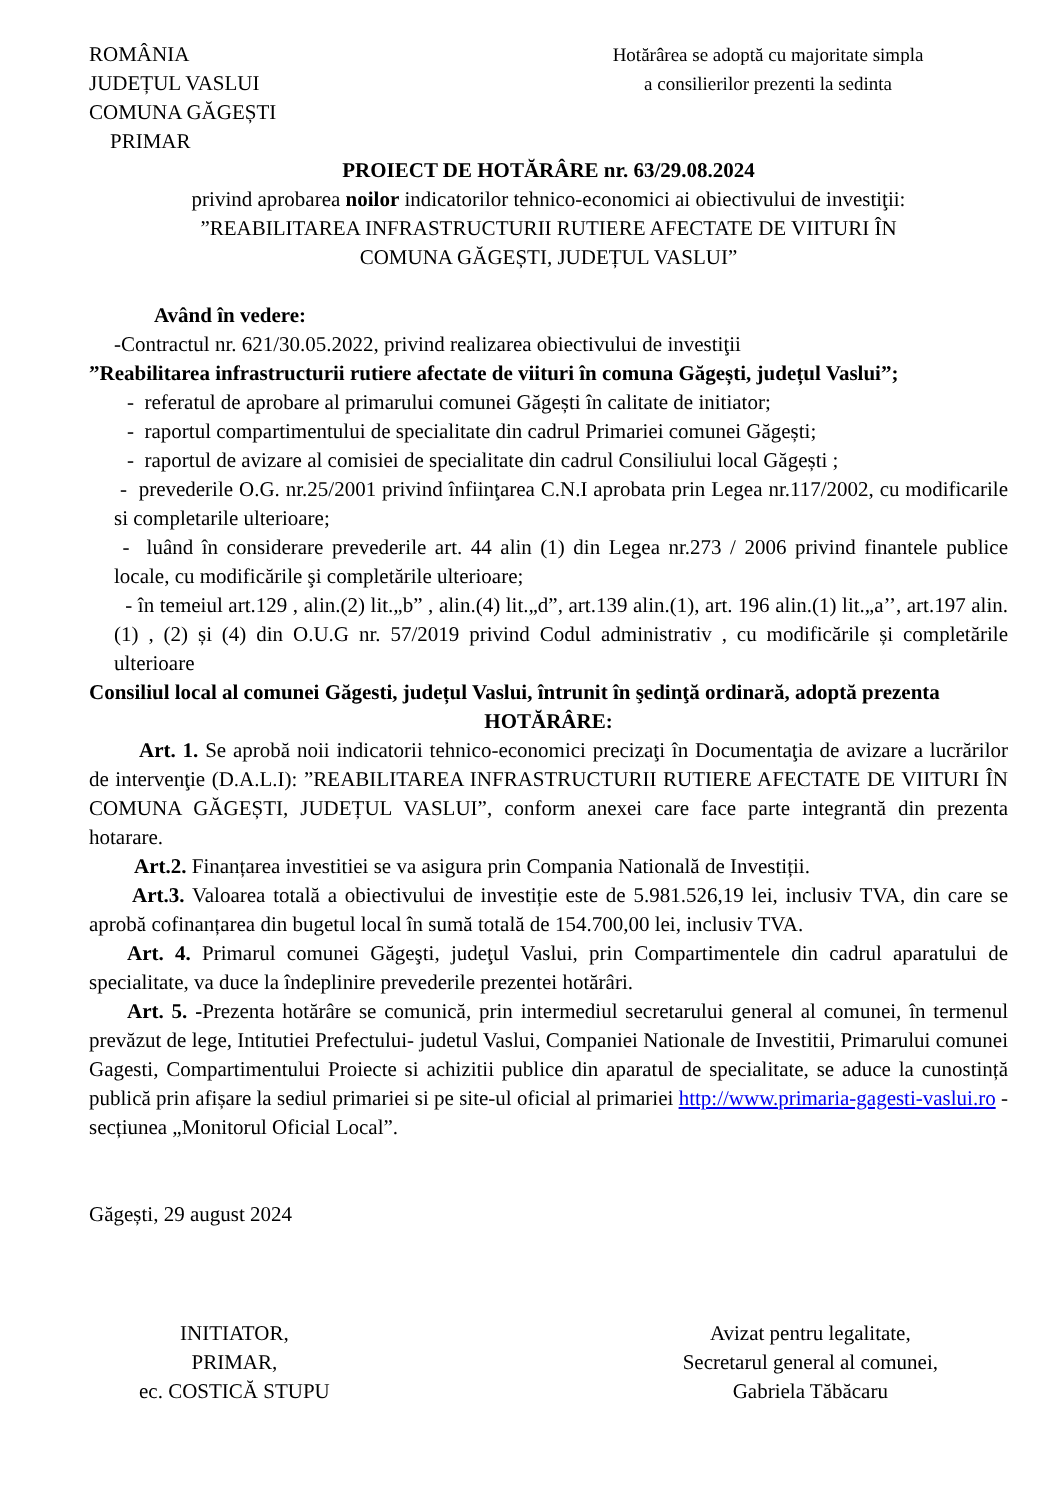ROMÂNIA
JUDEȚUL VASLUI
COMUNA GĂGEȘTI
PRIMAR
Hotărârea se adoptă cu majoritate simpla
a consilierilor prezenti la sedinta
PROIECT DE HOTĂRÂRE nr. 63/29.08.2024
privind aprobarea noilor indicatorilor tehnico-economici ai obiectivului de investiţii:
”REABILITAREA INFRASTRUCTURII RUTIERE AFECTATE DE VIITURI ÎN
COMUNA GĂGEȘTI, JUDEȚUL VASLUI”
Având în vedere:
-Contractul nr. 621/30.05.2022, privind realizarea obiectivului de investiţii
”Reabilitarea infrastructurii rutiere afectate de viituri în comuna Găgești, județul Vaslui”;
- referatul de aprobare al primarului comunei Găgești în calitate de initiator;
- raportul compartimentului de specialitate din cadrul Primariei comunei Găgești;
- raportul de avizare al comisiei de specialitate din cadrul Consiliului local Găgești ;
- prevederile O.G. nr.25/2001 privind înfiinţarea C.N.I aprobata prin Legea nr.117/2002, cu modificarile si completarile ulterioare;
- luând în considerare prevederile art. 44 alin (1) din Legea nr.273 / 2006 privind finantele publice locale, cu modificările şi completările ulterioare;
- în temeiul art.129 , alin.(2) lit.„b” , alin.(4) lit.„d”, art.139 alin.(1), art. 196 alin.(1) lit.„a’’, art.197 alin.(1) , (2) și (4) din O.U.G nr. 57/2019 privind Codul administrativ , cu modificările și completările ulterioare
Consiliul local al comunei Găgesti, județul Vaslui, întrunit în şedinţă ordinară, adoptă prezenta
HOTĂRÂRE:
Art. 1. Se aprobă noii indicatorii tehnico-economici precizaţi în Documentaţia de avizare a lucrărilor de intervenţie (D.A.L.I): ”REABILITAREA INFRASTRUCTURII RUTIERE AFECTATE DE VIITURI ÎN COMUNA GĂGEȘTI, JUDEȚUL VASLUI”, conform anexei care face parte integrantă din prezenta hotarare.
Art.2. Finanțarea investitiei se va asigura prin Compania Natională de Investiții.
Art.3. Valoarea totală a obiectivului de investiție este de 5.981.526,19 lei, inclusiv TVA, din care se aprobă cofinanțarea din bugetul local în sumă totală de 154.700,00 lei, inclusiv TVA.
Art. 4. Primarul comunei Găgeşti, judeţul Vaslui, prin Compartimentele din cadrul aparatului de specialitate, va duce la îndeplinire prevederile prezentei hotărâri.
Art. 5. -Prezenta hotărâre se comunică, prin intermediul secretarului general al comunei, în termenul prevăzut de lege, Intitutiei Prefectului- judetul Vaslui, Companiei Nationale de Investitii, Primarului comunei Gagesti, Compartimentului Proiecte si achizitii publice din aparatul de specialitate, se aduce la cunostință publică prin afișare la sediul primariei si pe site-ul oficial al primariei http://www.primaria-gagesti-vaslui.ro - secțiunea „Monitorul Oficial Local”.
Găgești, 29 august 2024
INITIATOR,
PRIMAR,
ec. COSTICĂ STUPU
Avizat pentru legalitate,
Secretarul general al comunei,
Gabriela Tăbăcaru